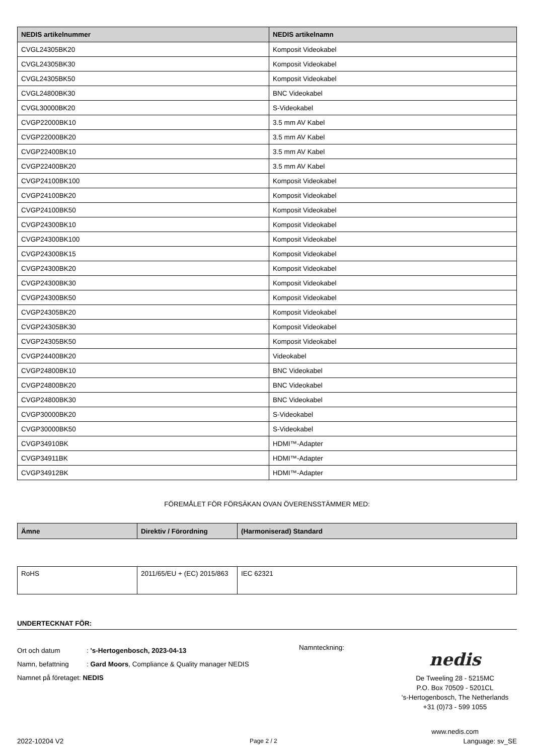| NEDIS artikelnummer | NEDIS artikelnamn |
| --- | --- |
| CVGL24305BK20 | Komposit Videokabel |
| CVGL24305BK30 | Komposit Videokabel |
| CVGL24305BK50 | Komposit Videokabel |
| CVGL24800BK30 | BNC Videokabel |
| CVGL30000BK20 | S-Videokabel |
| CVGP22000BK10 | 3.5 mm AV Kabel |
| CVGP22000BK20 | 3.5 mm AV Kabel |
| CVGP22400BK10 | 3.5 mm AV Kabel |
| CVGP22400BK20 | 3.5 mm AV Kabel |
| CVGP24100BK100 | Komposit Videokabel |
| CVGP24100BK20 | Komposit Videokabel |
| CVGP24100BK50 | Komposit Videokabel |
| CVGP24300BK10 | Komposit Videokabel |
| CVGP24300BK100 | Komposit Videokabel |
| CVGP24300BK15 | Komposit Videokabel |
| CVGP24300BK20 | Komposit Videokabel |
| CVGP24300BK30 | Komposit Videokabel |
| CVGP24300BK50 | Komposit Videokabel |
| CVGP24305BK20 | Komposit Videokabel |
| CVGP24305BK30 | Komposit Videokabel |
| CVGP24305BK50 | Komposit Videokabel |
| CVGP24400BK20 | Videokabel |
| CVGP24800BK10 | BNC Videokabel |
| CVGP24800BK20 | BNC Videokabel |
| CVGP24800BK30 | BNC Videokabel |
| CVGP30000BK20 | S-Videokabel |
| CVGP30000BK50 | S-Videokabel |
| CVGP34910BK | HDMI™-Adapter |
| CVGP34911BK | HDMI™-Adapter |
| CVGP34912BK | HDMI™-Adapter |
FÖREMÅLET FÖR FÖRSÄKAN OVAN ÖVERENSSTÄMMER MED:
| Ämne | Direktiv / Förordning | (Harmoniserad) Standard |
| --- | --- | --- |
| RoHS | 2011/65/EU + (EC) 2015/863 | IEC 62321 |
UNDERTECKNAT FÖR:
Ort och datum: 's-Hertogenbosch, 2023-04-13
Namn, befattning: Gard Moors, Compliance & Quality manager NEDIS
Namnet på företaget: NEDIS
Namnteckning:
nedis
De Tweeling 28 - 5215MC
P.O. Box 70509 - 5201CL
's-Hertogenbosch, The Netherlands
+31 (0)73 - 599 1055
www.nedis.com
2022-10204 V2 Page 2 / 2 Language: sv_SE